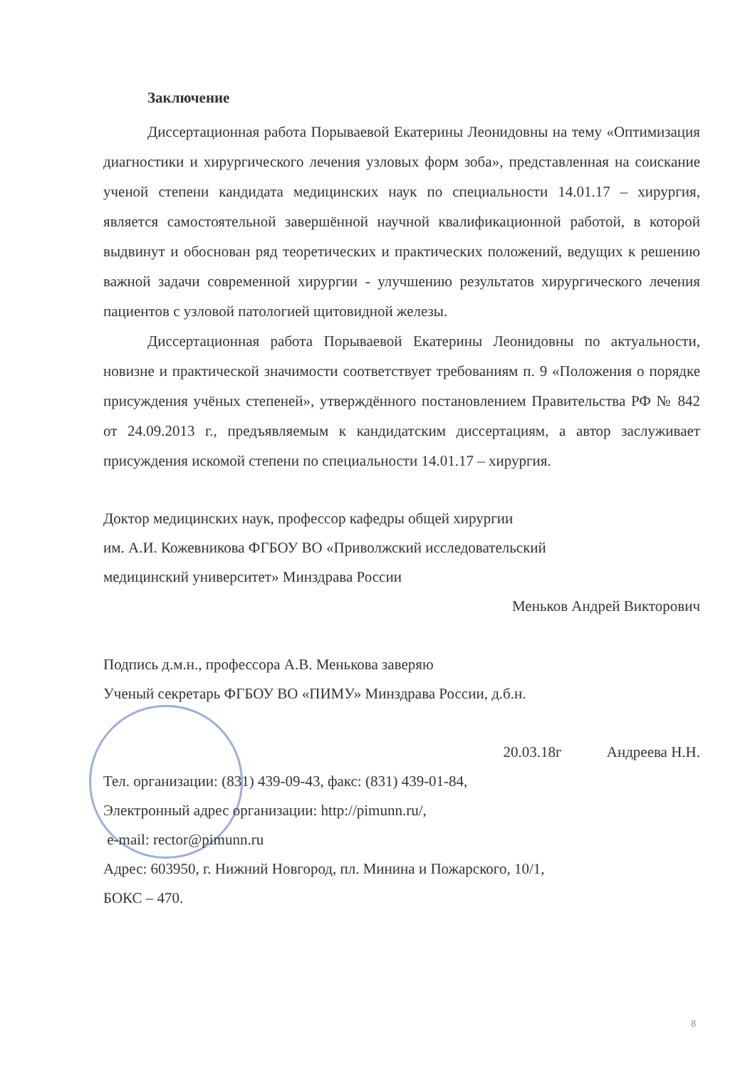Заключение
Диссертационная работа Порываевой Екатерины Леонидовны на тему «Оптимизация диагностики и хирургического лечения узловых форм зоба», представленная на соискание ученой степени кандидата медицинских наук по специальности 14.01.17 – хирургия, является самостоятельной завершённой научной квалификационной работой, в которой выдвинут и обоснован ряд теоретических и практических положений, ведущих к решению важной задачи современной хирургии - улучшению результатов хирургического лечения пациентов с узловой патологией щитовидной железы.
Диссертационная работа Порываевой Екатерины Леонидовны по актуальности, новизне и практической значимости соответствует требованиям п. 9 «Положения о порядке присуждения учёных степеней», утверждённого постановлением Правительства РФ № 842 от 24.09.2013 г., предъявляемым к кандидатским диссертациям, а автор заслуживает присуждения искомой степени по специальности 14.01.17 – хирургия.
Доктор медицинских наук, профессор кафедры общей хирургии
им. А.И. Кожевникова ФГБОУ ВО «Приволжский исследовательский
медицинский университет» Минздрава России
Меньков Андрей Викторович
Подпись д.м.н., профессора А.В. Менькова заверяю
Ученый секретарь ФГБОУ ВО «ПИМУ» Минздрава России, д.б.н.
20.03.18г Андреева Н.Н.
Тел. организации: (831) 439-09-43, факс: (831) 439-01-84,
Электронный адрес организации: http://pimunn.ru/,
e-mail: rector@pimunn.ru
Адрес: 603950, г. Нижний Новгород, пл. Минина и Пожарского, 10/1,
БОКС – 470.
8